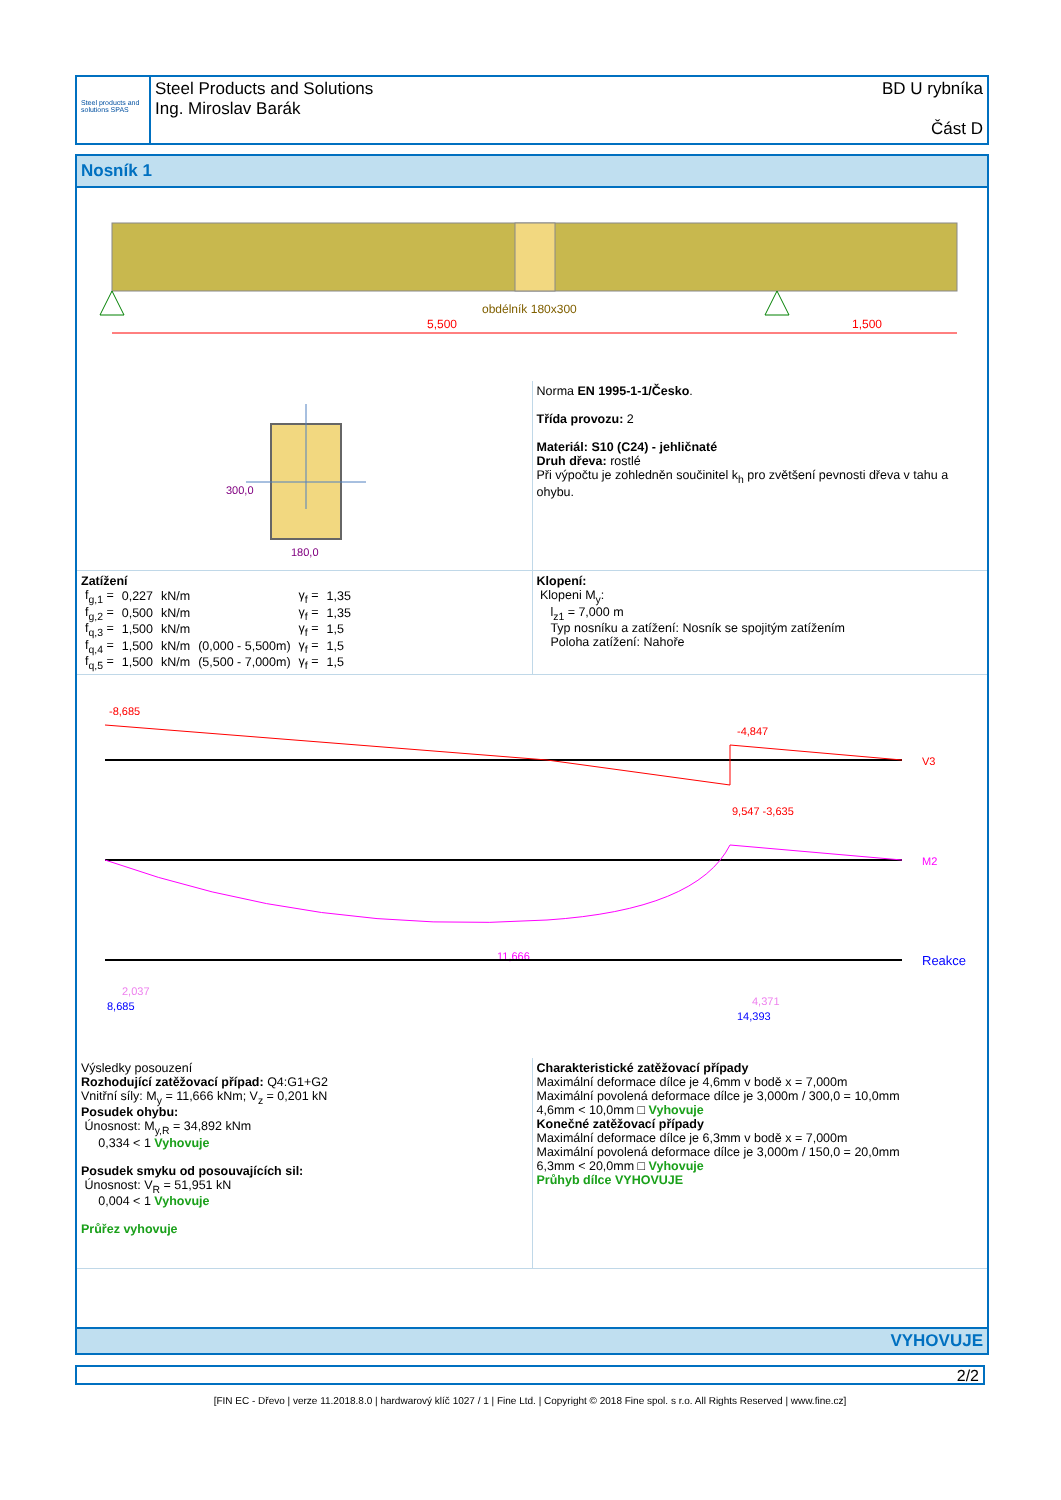Steel products and solutions SPAS
Steel Products and Solutions
Ing. Miroslav Barák
BD U rybníka
Část D
Nosník 1
obdélník 180x300
5,500
1,500
300,0
180,0
Norma EN 1995-1-1/Česko.
Třída provozu: 2
Materiál: S10 (C24) - jehličnaté
Druh dřeva: rostlé
Při výpočtu je zohledněn součinitel k<sub>h</sub> pro zvětšení pevnosti dřeva v tahu a ohybu.
Zatížení
| f<sub>g,1</sub> = | 0,227 | kN/m | | γ<sub>f</sub> = | 1,35 |
| f<sub>g,2</sub> = | 0,500 | kN/m | | γ<sub>f</sub> = | 1,35 |
| f<sub>q,3</sub> = | 1,500 | kN/m | | γ<sub>f</sub> = | 1,5 |
| f<sub>q,4</sub> = | 1,500 | kN/m | (0,000 - 5,500m) | γ<sub>f</sub> = | 1,5 |
| f<sub>q,5</sub> = | 1,500 | kN/m | (5,500 - 7,000m) | γ<sub>f</sub> = | 1,5 |
Klopení:
Klopeni M<sub>y</sub>:
l<sub>z1</sub> = 7,000 m
Typ nosníku a zatížení: Nosník se spojitým zatížením
Poloha zatížení: Nahoře
-8,685
-4,847
V3
9,547 -3,635
11,666
M2
Reakce
8,685
2,037
14,393
4,371
Výsledky posouzení
Rozhodující zatěžovací případ: Q4:G1+G2
Vnitřní síly: M<sub>y</sub> = 11,666 kNm; V<sub>z</sub> = 0,201 kN
Posudek ohybu:
Únosnost: M<sub>y,R</sub> = 34,892 kNm
0,334 < 1 Vyhovuje
Posudek smyku od posouvajících sil:
Únosnost: V<sub>R</sub> = 51,951 kN
0,004 < 1 Vyhovuje
Průřez vyhovuje
Charakteristické zatěžovací případy
Maximální deformace dílce je 4,6mm v bodě x = 7,000m
Maximální povolená deformace dílce je 3,000m / 300,0 = 10,0mm
4,6mm < 10,0mm □ Vyhovuje
Konečné zatěžovací případy
Maximální deformace dílce je 6,3mm v bodě x = 7,000m
Maximální povolená deformace dílce je 3,000m / 150,0 = 20,0mm
6,3mm < 20,0mm □ Vyhovuje
Průhyb dílce VYHOVUJE
VYHOVUJE
2/2
[FIN EC - Dřevo | verze 11.2018.8.0 | hardwarový klíč 1027 / 1 | Fine Ltd. | Copyright © 2018 Fine spol. s r.o. All Rights Reserved | www.fine.cz]